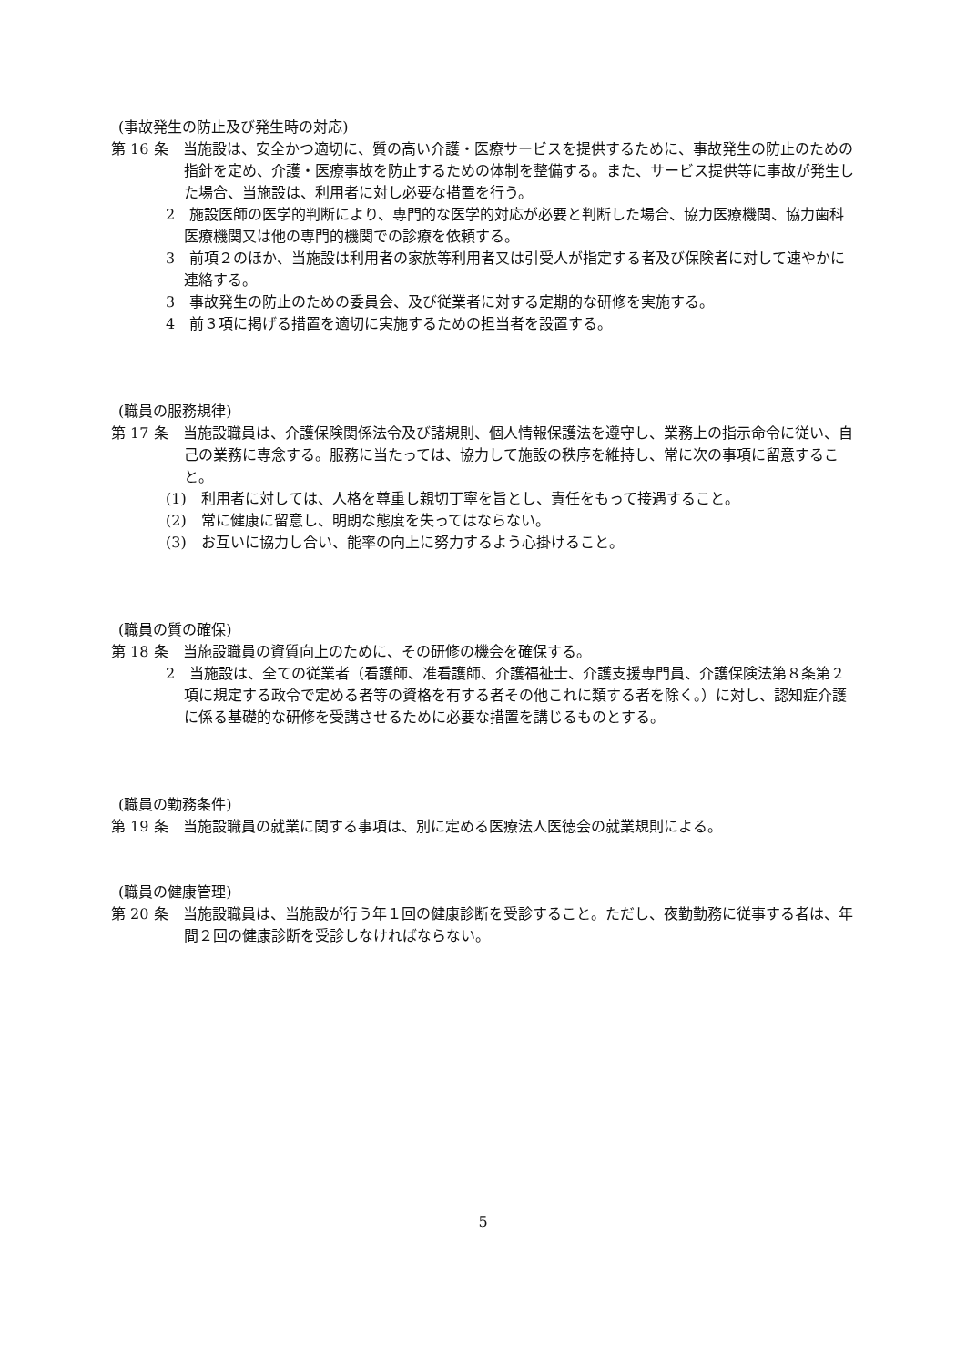(事故発生の防止及び発生時の対応)
第 16 条　当施設は、安全かつ適切に、質の高い介護・医療サービスを提供するために、事故発生の防止のための指針を定め、介護・医療事故を防止するための体制を整備する。また、サービス提供等に事故が発生した場合、当施設は、利用者に対し必要な措置を行う。
2　施設医師の医学的判断により、専門的な医学的対応が必要と判断した場合、協力医療機関、協力歯科医療機関又は他の専門的機関での診療を依頼する。
3　前項２のほか、当施設は利用者の家族等利用者又は引受人が指定する者及び保険者に対して速やかに連絡する。
3　事故発生の防止のための委員会、及び従業者に対する定期的な研修を実施する。
4　前３項に掲げる措置を適切に実施するための担当者を設置する。
(職員の服務規律)
第 17 条　当施設職員は、介護保険関係法令及び諸規則、個人情報保護法を遵守し、業務上の指示命令に従い、自己の業務に専念する。服務に当たっては、協力して施設の秩序を維持し、常に次の事項に留意すること。
(1)　利用者に対しては、人格を尊重し親切丁寧を旨とし、責任をもって接遇すること。
(2)　常に健康に留意し、明朗な態度を失ってはならない。
(3)　お互いに協力し合い、能率の向上に努力するよう心掛けること。
(職員の質の確保)
第 18 条　当施設職員の資質向上のために、その研修の機会を確保する。
2　当施設は、全ての従業者（看護師、准看護師、介護福祉士、介護支援専門員、介護保険法第８条第２項に規定する政令で定める者等の資格を有する者その他これに類する者を除く。）に対し、認知症介護に係る基礎的な研修を受講させるために必要な措置を講じるものとする。
(職員の勤務条件)
第 19 条　当施設職員の就業に関する事項は、別に定める医療法人医徳会の就業規則による。
(職員の健康管理)
第 20 条　当施設職員は、当施設が行う年１回の健康診断を受診すること。ただし、夜勤勤務に従事する者は、年間２回の健康診断を受診しなければならない。
5